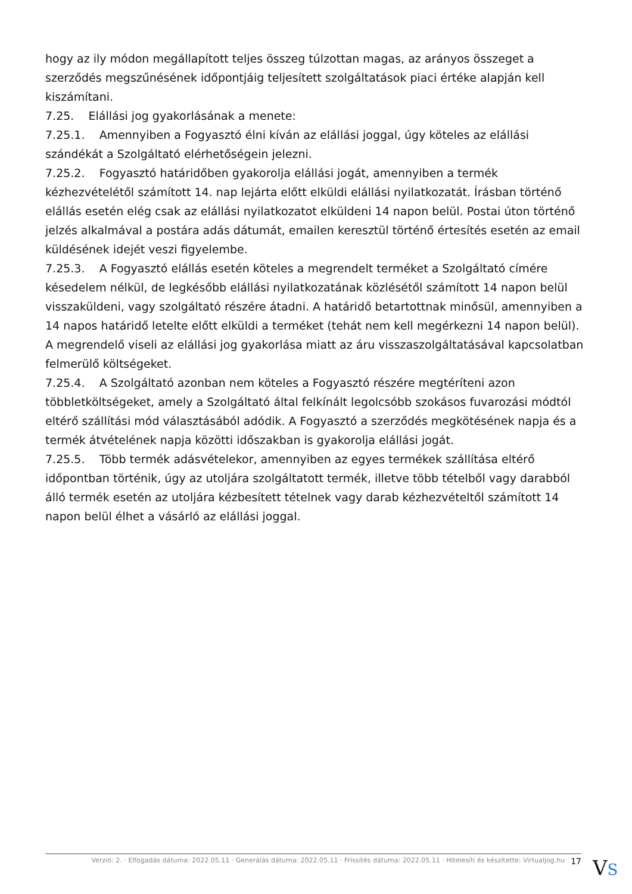hogy az ily módon megállapított teljes összeg túlzottan magas, az arányos összeget a szerződés megszűnésének időpontjáig teljesített szolgáltatások piaci értéke alapján kell kiszámítani.
7.25. Elállási jog gyakorlásának a menete:
7.25.1. Amennyiben a Fogyasztó élni kíván az elállási joggal, úgy köteles az elállási szándékát a Szolgáltató elérhetőségein jelezni.
7.25.2. Fogyasztó határidőben gyakorolja elállási jogát, amennyiben a termék kézhezvételétől számított 14. nap lejárta előtt elküldi elállási nyilatkozatát. Írásban történő elállás esetén elég csak az elállási nyilatkozatot elküldeni 14 napon belül. Postai úton történő jelzés alkalmával a postára adás dátumát, emailen keresztül történő értesítés esetén az email küldésének idejét veszi figyelembe.
7.25.3. A Fogyasztó elállás esetén köteles a megrendelt terméket a Szolgáltató címére késedelem nélkül, de legkésőbb elállási nyilatkozatának közlésétől számított 14 napon belül visszaküldeni, vagy szolgáltató részére átadni. A határidő betartottnak minősül, amennyiben a 14 napos határidő letelte előtt elküldi a terméket (tehát nem kell megérkezni 14 napon belül). A megrendelő viseli az elállási jog gyakorlása miatt az áru visszaszolgáltatásával kapcsolatban felmerülő költségeket.
7.25.4. A Szolgáltató azonban nem köteles a Fogyasztó részére megtéríteni azon többletköltségeket, amely a Szolgáltató által felkínált legolcsóbb szokásos fuvarozási módtól eltérő szállítási mód választásából adódik. A Fogyasztó a szerződés megkötésének napja és a termék átvételének napja közötti időszakban is gyakorolja elállási jogát.
7.25.5. Több termék adásvételekor, amennyiben az egyes termékek szállítása eltérő időpontban történik, úgy az utoljára szolgáltatott termék, illetve több tételből vagy darabból álló termék esetén az utoljára kézbesített tételnek vagy darab kézhezvételtől számított 14 napon belül élhet a vásárló az elállási joggal.
Verzió: 2. · Elfogadás dátuma: 2022.05.11 · Generálás dátuma: 2022.05.11 · Frissítés dátuma: 2022.05.11 · Hitelesíti és készítette: Virtualjog.hu 17
VS